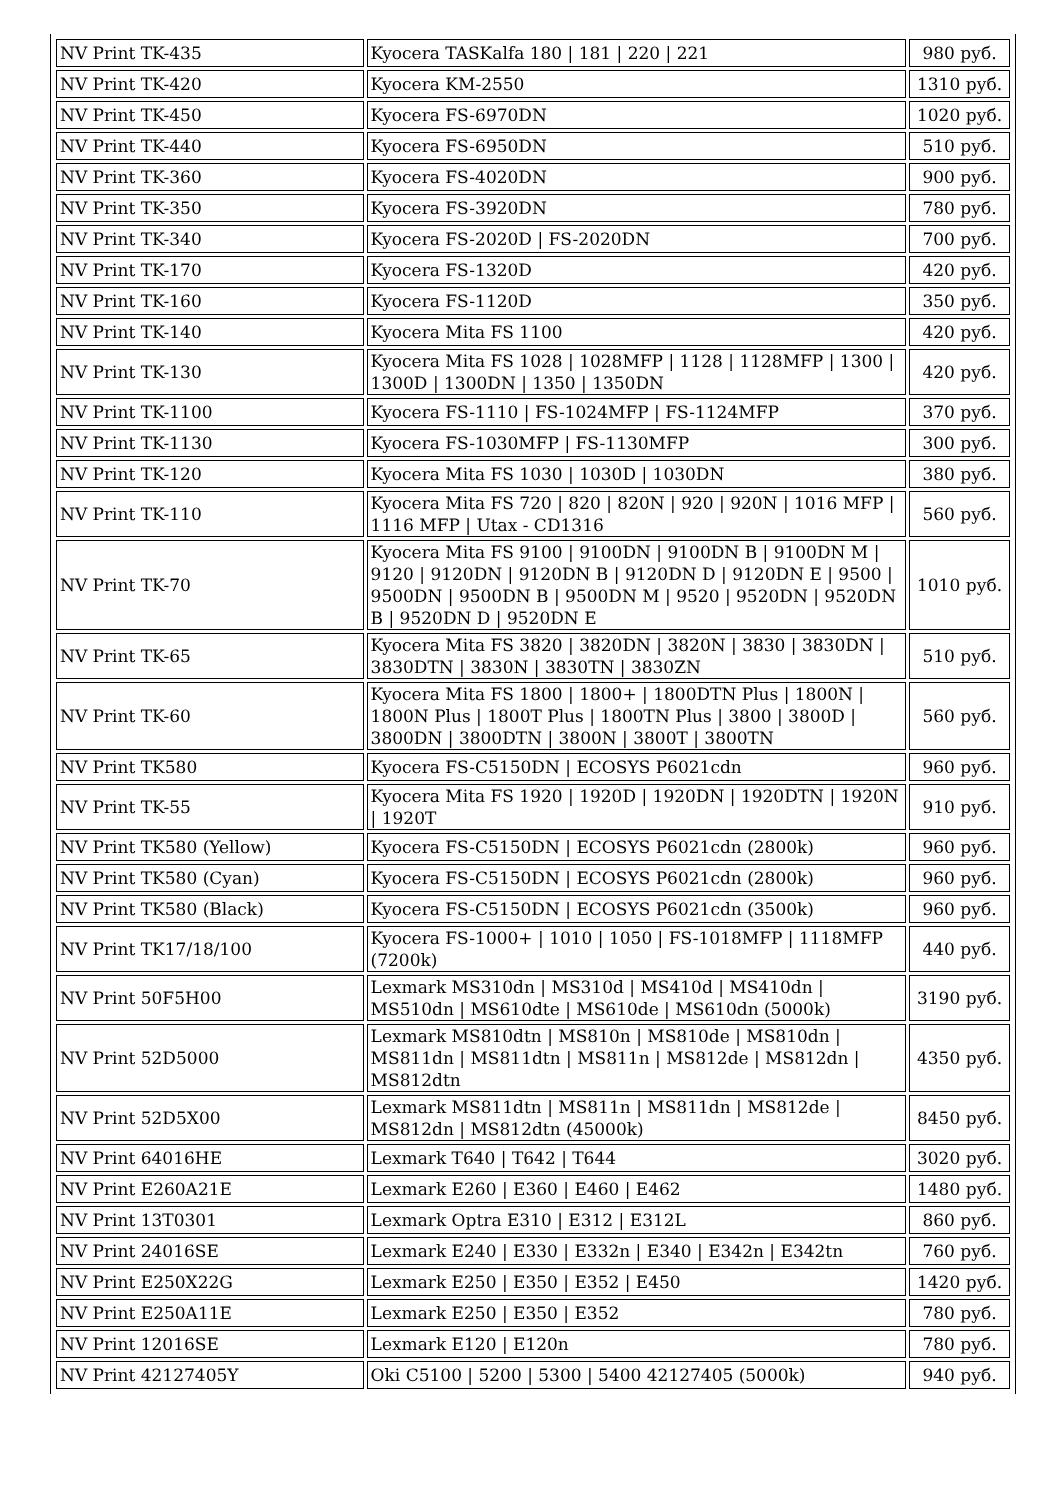| NV Print TK-435 | Kyocera TASKalfa 180 / 181 / 220 / 221 | 980 руб. |
| NV Print TK-420 | Kyocera KM-2550 | 1310 руб. |
| NV Print TK-450 | Kyocera FS-6970DN | 1020 руб. |
| NV Print TK-440 | Kyocera FS-6950DN | 510 руб. |
| NV Print TK-360 | Kyocera FS-4020DN | 900 руб. |
| NV Print TK-350 | Kyocera FS-3920DN | 780 руб. |
| NV Print TK-340 | Kyocera FS-2020D / FS-2020DN | 700 руб. |
| NV Print TK-170 | Kyocera FS-1320D | 420 руб. |
| NV Print TK-160 | Kyocera FS-1120D | 350 руб. |
| NV Print TK-140 | Kyocera Mita FS 1100 | 420 руб. |
| NV Print TK-130 | Kyocera Mita FS 1028 / 1028MFP / 1128 / 1128MFP / 1300 / 1300D / 1300DN / 1350 / 1350DN | 420 руб. |
| NV Print TK-1100 | Kyocera FS-1110 / FS-1024MFP / FS-1124MFP | 370 руб. |
| NV Print TK-1130 | Kyocera FS-1030MFP / FS-1130MFP | 300 руб. |
| NV Print TK-120 | Kyocera Mita FS 1030 / 1030D / 1030DN | 380 руб. |
| NV Print TK-110 | Kyocera Mita FS 720 / 820 / 820N / 920 / 920N / 1016 MFP / 1116 MFP / Utax - CD1316 | 560 руб. |
| NV Print TK-70 | Kyocera Mita FS 9100 / 9100DN / 9100DN B / 9100DN M / 9120 / 9120DN / 9120DN B / 9120DN D / 9120DN E / 9500 / 9500DN / 9500DN B / 9500DN M / 9520 / 9520DN / 9520DN B / 9520DN D / 9520DN E | 1010 руб. |
| NV Print TK-65 | Kyocera Mita FS 3820 / 3820DN / 3820N / 3830 / 3830DN / 3830DTN / 3830N / 3830TN / 3830ZN | 510 руб. |
| NV Print TK-60 | Kyocera Mita FS 1800 / 1800+ / 1800DTN Plus / 1800N / 1800N Plus / 1800T Plus / 1800TN Plus / 3800 / 3800D / 3800DN / 3800DTN / 3800N / 3800T / 3800TN | 560 руб. |
| NV Print TK580 | Kyocera FS-C5150DN / ECOSYS P6021cdn | 960 руб. |
| NV Print TK-55 | Kyocera Mita FS 1920 / 1920D / 1920DN / 1920DTN / 1920N / 1920T | 910 руб. |
| NV Print TK580 (Yellow) | Kyocera FS-C5150DN / ECOSYS P6021cdn (2800k) | 960 руб. |
| NV Print TK580 (Cyan) | Kyocera FS-C5150DN / ECOSYS P6021cdn (2800k) | 960 руб. |
| NV Print TK580 (Black) | Kyocera FS-C5150DN / ECOSYS P6021cdn (3500k) | 960 руб. |
| NV Print TK17/18/100 | Kyocera FS-1000+ / 1010 / 1050 / FS-1018MFP / 1118MFP (7200k) | 440 руб. |
| NV Print 50F5H00 | Lexmark MS310dn / MS310d / MS410d / MS410dn / MS510dn / MS610dte / MS610de / MS610dn (5000k) | 3190 руб. |
| NV Print 52D5000 | Lexmark MS810dtn / MS810n / MS810de / MS810dn / MS811dn / MS811dtn / MS811n / MS812de / MS812dn / MS812dtn | 4350 руб. |
| NV Print 52D5X00 | Lexmark MS811dtn / MS811n / MS811dn / MS812de / MS812dn / MS812dtn (45000k) | 8450 руб. |
| NV Print 64016HE | Lexmark T640 / T642 / T644 | 3020 руб. |
| NV Print E260A21E | Lexmark E260 / E360 / E460 / E462 | 1480 руб. |
| NV Print 13T0301 | Lexmark Optra E310 / E312 / E312L | 860 руб. |
| NV Print 24016SE | Lexmark E240 / E330 / E332n / E340 / E342n / E342tn | 760 руб. |
| NV Print E250X22G | Lexmark E250 / E350 / E352 / E450 | 1420 руб. |
| NV Print E250A11E | Lexmark E250 / E350 / E352 | 780 руб. |
| NV Print 12016SE | Lexmark E120 / E120n | 780 руб. |
| NV Print 42127405Y | Oki C5100 / 5200 / 5300 / 5400 42127405 (5000k) | 940 руб. |